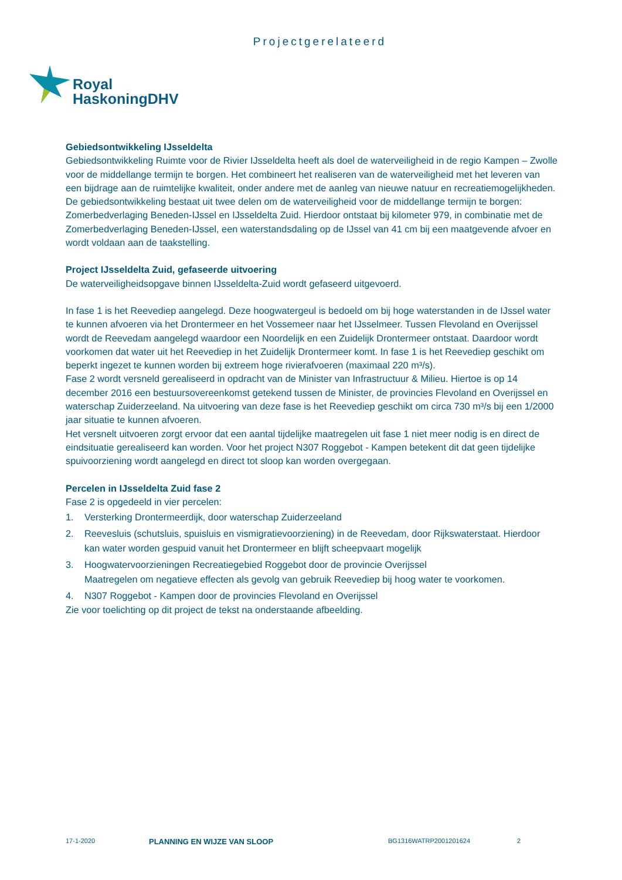Projectgerelateerd
Royal
HaskoningDHV
Gebiedsontwikkeling IJsseldelta
Gebiedsontwikkeling Ruimte voor de Rivier IJsseldelta heeft als doel de waterveiligheid in de regio Kampen – Zwolle voor de middellange termijn te borgen. Het combineert het realiseren van de waterveiligheid met het leveren van een bijdrage aan de ruimtelijke kwaliteit, onder andere met de aanleg van nieuwe natuur en recreatiemogelijkheden. De gebiedsontwikkeling bestaat uit twee delen om de waterveiligheid voor de middellange termijn te borgen: Zomerbedverlaging Beneden-IJssel en IJsseldelta Zuid. Hierdoor ontstaat bij kilometer 979, in combinatie met de Zomerbedverlaging Beneden-IJssel, een waterstandsdaling op de IJssel van 41 cm bij een maatgevende afvoer en wordt voldaan aan de taakstelling.
Project IJsseldelta Zuid, gefaseerde uitvoering
De waterveiligheidsopgave binnen IJsseldelta-Zuid wordt gefaseerd uitgevoerd.
In fase 1 is het Reevediep aangelegd. Deze hoogwatergeul is bedoeld om bij hoge waterstanden in de IJssel water te kunnen afvoeren via het Drontermeer en het Vossemeer naar het IJsselmeer. Tussen Flevoland en Overijssel wordt de Reevedam aangelegd waardoor een Noordelijk en een Zuidelijk Drontermeer ontstaat. Daardoor wordt voorkomen dat water uit het Reevediep in het Zuidelijk Drontermeer komt. In fase 1 is het Reevediep geschikt om beperkt ingezet te kunnen worden bij extreem hoge rivierafvoeren (maximaal 220 m³/s).
Fase 2 wordt versneld gerealiseerd in opdracht van de Minister van Infrastructuur & Milieu. Hiertoe is op 14 december 2016 een bestuursovereenkomst getekend tussen de Minister, de provincies Flevoland en Overijssel en waterschap Zuiderzeeland. Na uitvoering van deze fase is het Reevediep geschikt om circa 730 m³/s bij een 1/2000 jaar situatie te kunnen afvoeren.
Het versnelt uitvoeren zorgt ervoor dat een aantal tijdelijke maatregelen uit fase 1 niet meer nodig is en direct de eindsituatie gerealiseerd kan worden. Voor het project N307 Roggebot - Kampen betekent dit dat geen tijdelijke spuivoorziening wordt aangelegd en direct tot sloop kan worden overgegaan.
Percelen in IJsseldelta Zuid fase 2
Fase 2 is opgedeeld in vier percelen:
1. Versterking Drontermeerdijk, door waterschap Zuiderzeeland
2. Reevesluis (schutsluis, spuisluis en vismigratievoorziening) in de Reevedam, door Rijkswaterstaat. Hierdoor kan water worden gespuid vanuit het Drontermeer en blijft scheepvaart mogelijk
3. Hoogwatervoorzieningen Recreatiegebied Roggebot door de provincie Overijssel
Maatregelen om negatieve effecten als gevolg van gebruik Reevediep bij hoog water te voorkomen.
4. N307 Roggebot - Kampen door de provincies Flevoland en Overijssel
Zie voor toelichting op dit project de tekst na onderstaande afbeelding.
17-1-2020 PLANNING EN WIJZE VAN SLOOP BG1316WATRP2001201624 2